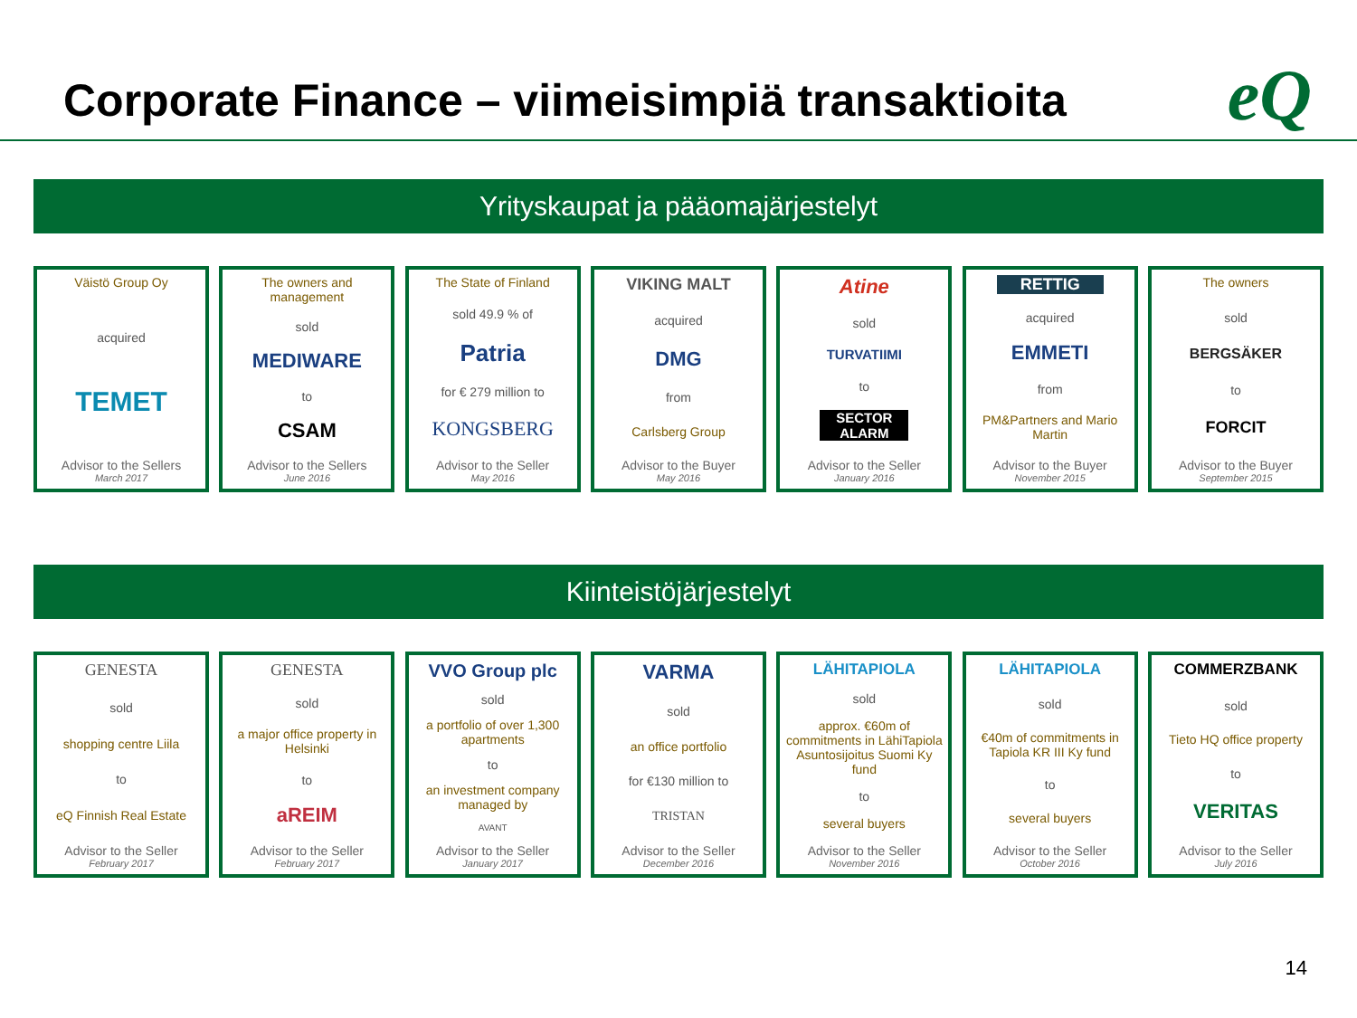Corporate Finance – viimeisimpiä transaktioita
eQ
Yrityskaupat ja pääomajärjestelyt
Väistö Group Oy
acquired
TEMET
Advisor to the Sellers
March 2017
The owners and management
sold
MEDIWARE
to
CSAM
Advisor to the Sellers
June 2016
The State of Finland
sold 49.9 % of
Patria
for € 279 million to
KONGSBERG
Advisor to the Seller
May 2016
VIKING MALT
acquired
DMG
from
Carlsberg Group
Advisor to the Buyer
May 2016
Atine
sold
TURVATIIMI
to
SECTOR ALARM
Advisor to the Seller
January 2016
RETTIG
acquired
EMMETI
from
PM&Partners and Mario Martin
Advisor to the Buyer
November 2015
The owners
sold
BERGSÄKER
to
FORCIT
Advisor to the Buyer
September 2015
Kiinteistöjärjestelyt
GENESTA
sold
shopping centre Liila
to
eQ Finnish Real Estate
Advisor to the Seller
February 2017
GENESTA
sold
a major office property in Helsinki
to
aREIM
Advisor to the Seller
February 2017
VVO Group plc
sold
a portfolio of over 1,300 apartments
to
an investment company managed by
AVANT
Advisor to the Seller
January 2017
VARMA
sold
an office portfolio
for €130 million to
TRISTAN
Advisor to the Seller
December 2016
LÄHITAPIOLA
sold
approx. €60m of commitments in LähiTapiola Asuntosijoitus Suomi Ky fund
to
several buyers
Advisor to the Seller
November 2016
LÄHITAPIOLA
sold
€40m of commitments in Tapiola KR III Ky fund
to
several buyers
Advisor to the Seller
October 2016
COMMERZBANK
sold
Tieto HQ office property
to
VERITAS
Advisor to the Seller
July 2016
14